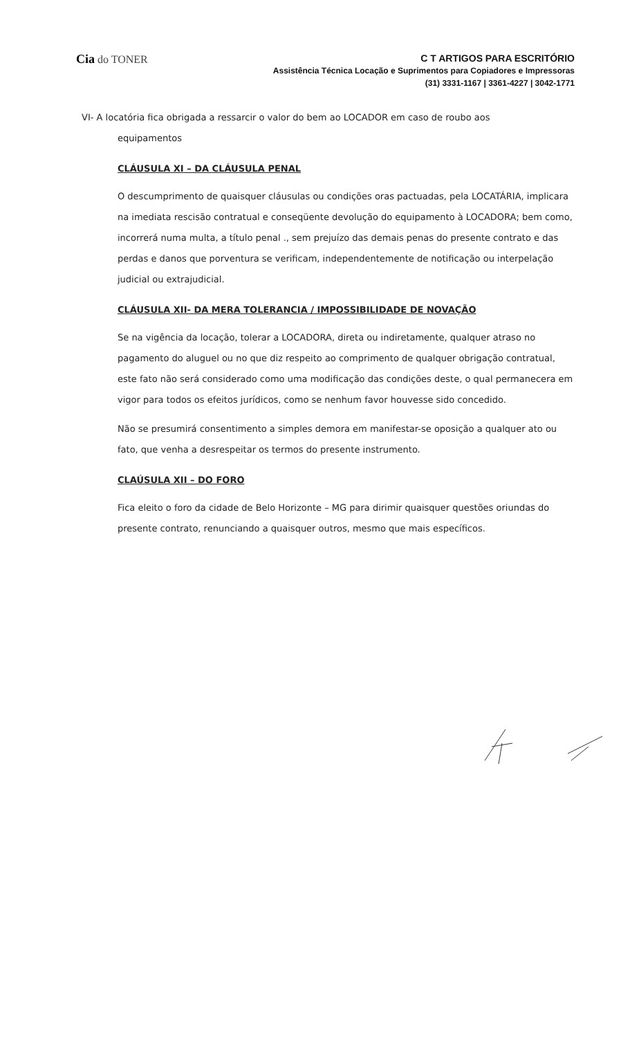Cia do TONER
C T ARTIGOS PARA ESCRITÓRIO
Assistência Técnica Locação e Suprimentos para Copiadores e Impressoras
(31) 3331-1167 | 3361-4227 | 3042-1771
VI- A locatória fica obrigada a ressarcir o valor do bem ao LOCADOR em caso de roubo aos
equipamentos
CLÁUSULA XI – DA CLÁUSULA PENAL
O descumprimento de quaisquer cláusulas ou condições oras pactuadas, pela LOCATÁRIA, implicara na imediata rescisão contratual e conseqüente devolução do equipamento à LOCADORA; bem como, incorrerá numa multa, a título penal ., sem prejuízo das demais penas do presente contrato e das perdas e danos que porventura se verificam, independentemente de notificação ou interpelação judicial ou extrajudicial.
CLÁUSULA XII- DA MERA TOLERANCIA / IMPOSSIBILIDADE DE NOVAÇÃO
Se na vigência da locação, tolerar a LOCADORA, direta ou indiretamente, qualquer atraso no pagamento do aluguel ou no que diz respeito ao comprimento de qualquer obrigação contratual, este fato não será considerado como uma modificação das condições deste, o qual permanecera em vigor para todos os efeitos jurídicos, como se nenhum favor houvesse sido concedido.
Não se presumirá consentimento a simples demora em manifestar-se oposição a qualquer ato ou fato, que venha a desrespeitar os termos do presente instrumento.
CLAÚSULA XII – DO FORO
Fica eleito o foro da cidade de Belo Horizonte – MG para dirimir quaisquer questões oriundas do presente contrato, renunciando a quaisquer outros, mesmo que mais específicos.